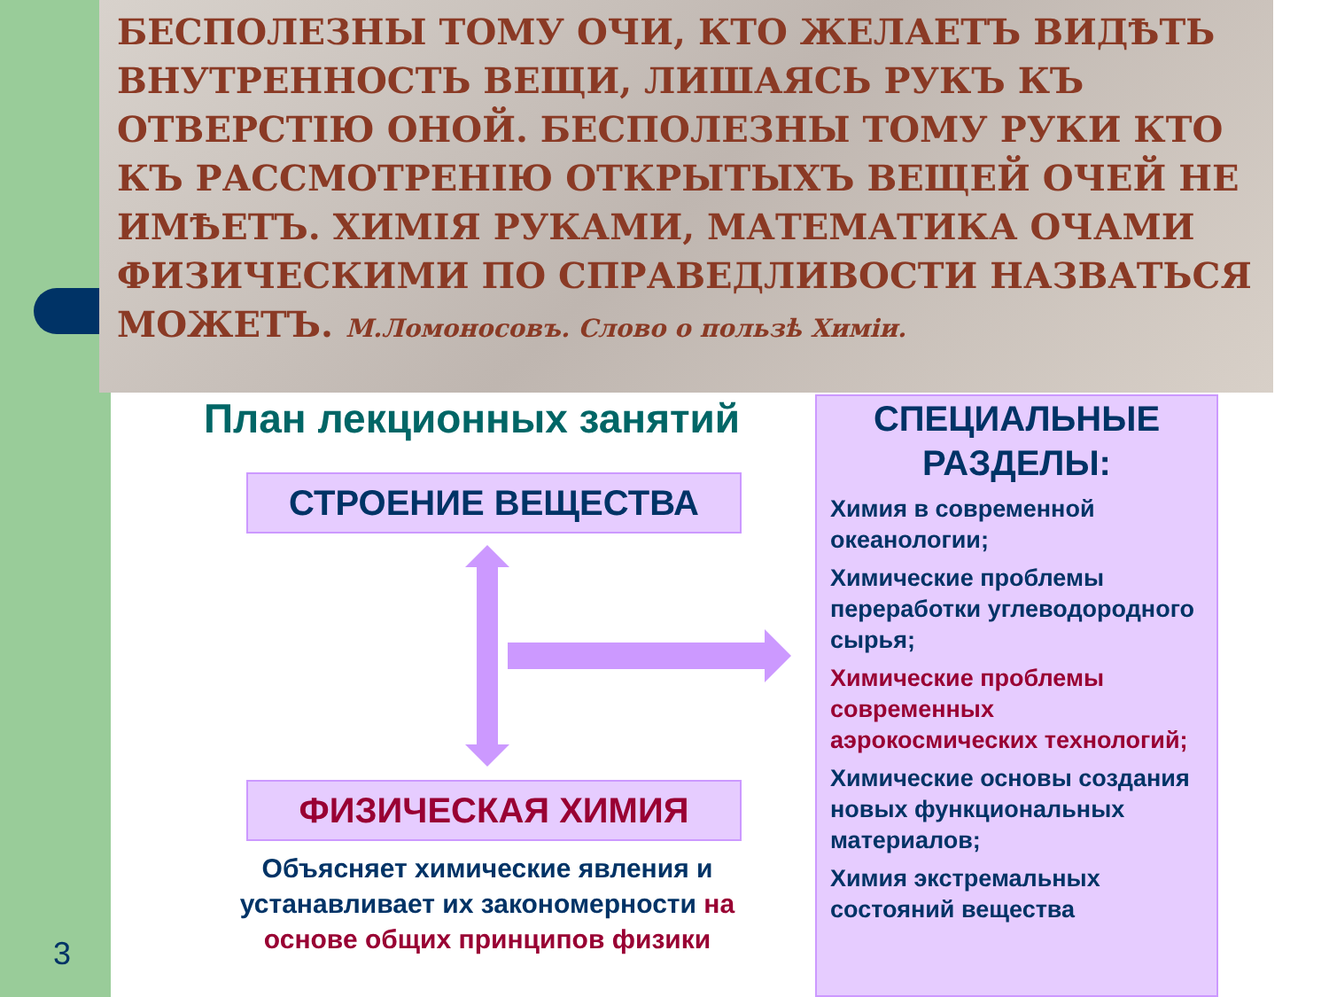БЕСПОЛЕЗНЫ ТОМУ ОЧИ, КТО ЖЕЛАЕТЪ ВИДѢТЬ ВНУТРЕННОСТЬ ВЕЩИ, ЛИШАЯСЬ РУКЪ КЪ ОТВЕРСТІЮ ОНОЙ. БЕСПОЛЕЗНЫ ТОМУ РУКИ КТО КЪ РАССМОТРЕНІЮ ОТКРЫТЫХЪ ВЕЩЕЙ ОЧЕЙ НЕ ИМѢЕТЪ. ХИМІЯ РУКАМИ, МАТЕМАТИКА ОЧАМИ ФИЗИЧЕСКИМИ ПО СПРАВЕДЛИВОСТИ НАЗВАТЬСЯ МОЖЕТЪ. М.Ломоносовъ. Слово о пользѣ Химіи.
3
План лекционных занятий
СТРОЕНИЕ ВЕЩЕСТВА
ФИЗИЧЕСКАЯ ХИМИЯ
Объясняет химические явления и устанавливает их закономерности на основе общих принципов физики
СПЕЦИАЛЬНЫЕ РАЗДЕЛЫ:
Химия в современной океанологии;
Химические проблемы переработки углеводородного сырья;
Химические проблемы современных аэрокосмических технологий;
Химические основы создания новых функциональных материалов;
Химия экстремальных состояний вещества